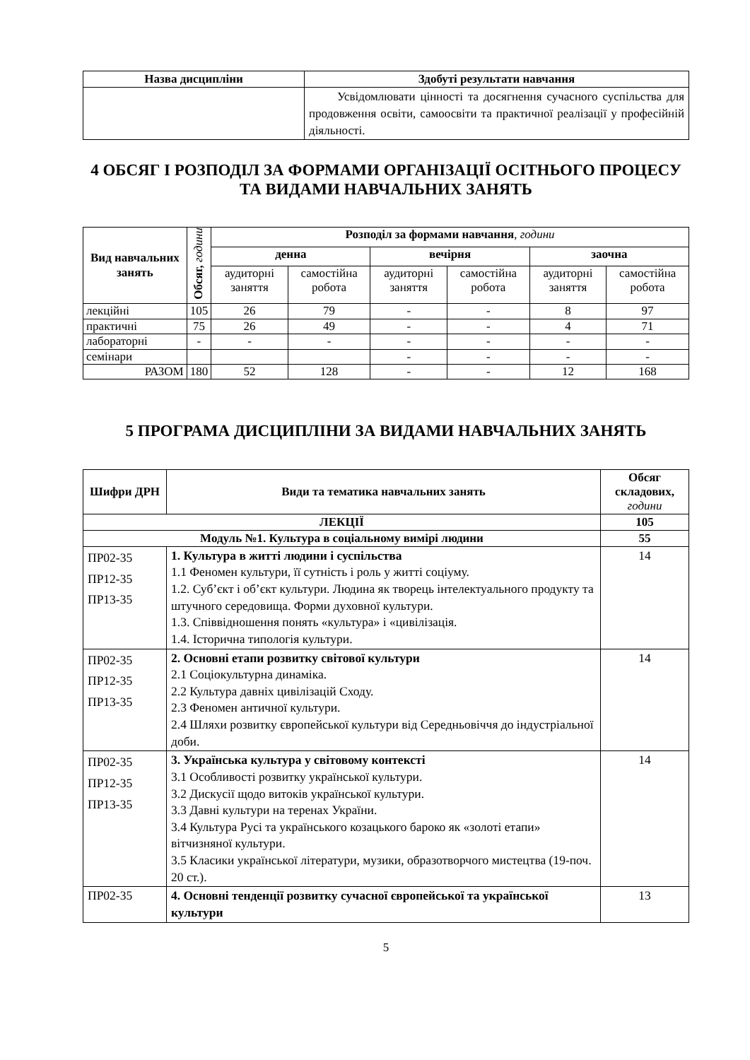| Назва дисципліни | Здобуті результати навчання |
| --- | --- |
| | Усвідомлювати цінності та досягнення сучасного суспільства для продовження освіти, самоосвіти та практичної реалізації у професійній діяльності. |
4 ОБСЯГ І РОЗПОДІЛ ЗА ФОРМАМИ ОРГАНІЗАЦІЇ ОСІТНЬОГО ПРОЦЕСУ ТА ВИДАМИ НАВЧАЛЬНИХ ЗАНЯТЬ
| Вид навчальних занять | Обсяг, години | Розподіл за формами навчання , години | | | | | |
| | | денна | | вечірня | | заочна | |
| | | аудиторні заняття | самостійна робота | аудиторні заняття | самостійна робота | аудиторні заняття | самостійна робота |
| лекційні | 105 | 26 | 79 | - | - | 8 | 97 |
| практичні | 75 | 26 | 49 | - | - | 4 | 71 |
| лабораторні | - | - | - | - | - | - | - |
| семінари | | | | - | - | - | - |
| РАЗОМ | 180 | 52 | 128 | - | - | 12 | 168 |
5 ПРОГРАМА ДИСЦИПЛІНИ ЗА ВИДАМИ НАВЧАЛЬНИХ ЗАНЯТЬ
| Шифри ДРН | Види та тематика навчальних занять | Обсяг складових, години |
| --- | --- | --- |
| ЛЕКЦІЇ | | 105 |
| Модуль №1. Культура в соціальному вимірі людини | | 55 |
| ПР02-35 ПР12-35 ПР13-35 | 1. Культура в житті людини і суспільства 1.1 Феномен культури, її сутність і роль у житті соціуму. 1.2. Суб’єкт і об’єкт культури. Людина як творець інтелектуального продукту та штучного середовища. Форми духовної культури. 1.3. Співвідношення понять «культура» і «цивілізація. 1.4. Історична типологія культури. | 14 |
| ПР02-35 ПР12-35 ПР13-35 | 2. Основні етапи розвитку світової культури 2.1 Соціокультурна динаміка. 2.2 Культура давніх цивілізацій Сходу. 2.3 Феномен античної культури. 2.4 Шляхи розвитку європейської культури від Середньовіччя до індустріальної доби. | 14 |
| ПР02-35 ПР12-35 ПР13-35 | 3. Українська культура у світовому контексті 3.1 Особливості розвитку української культури. 3.2 Дискусії щодо витоків української культури. 3.3 Давні культури на теренах України. 3.4 Культура Русі та українського козацького бароко як «золоті етапи» вітчизняної культури. 3.5 Класики української літератури, музики, образотворчого мистецтва (19-поч. 20 ст.). | 14 |
| ПР02-35 | 4. Основні тенденції розвитку сучасної європейської та української культури | 13 |
5